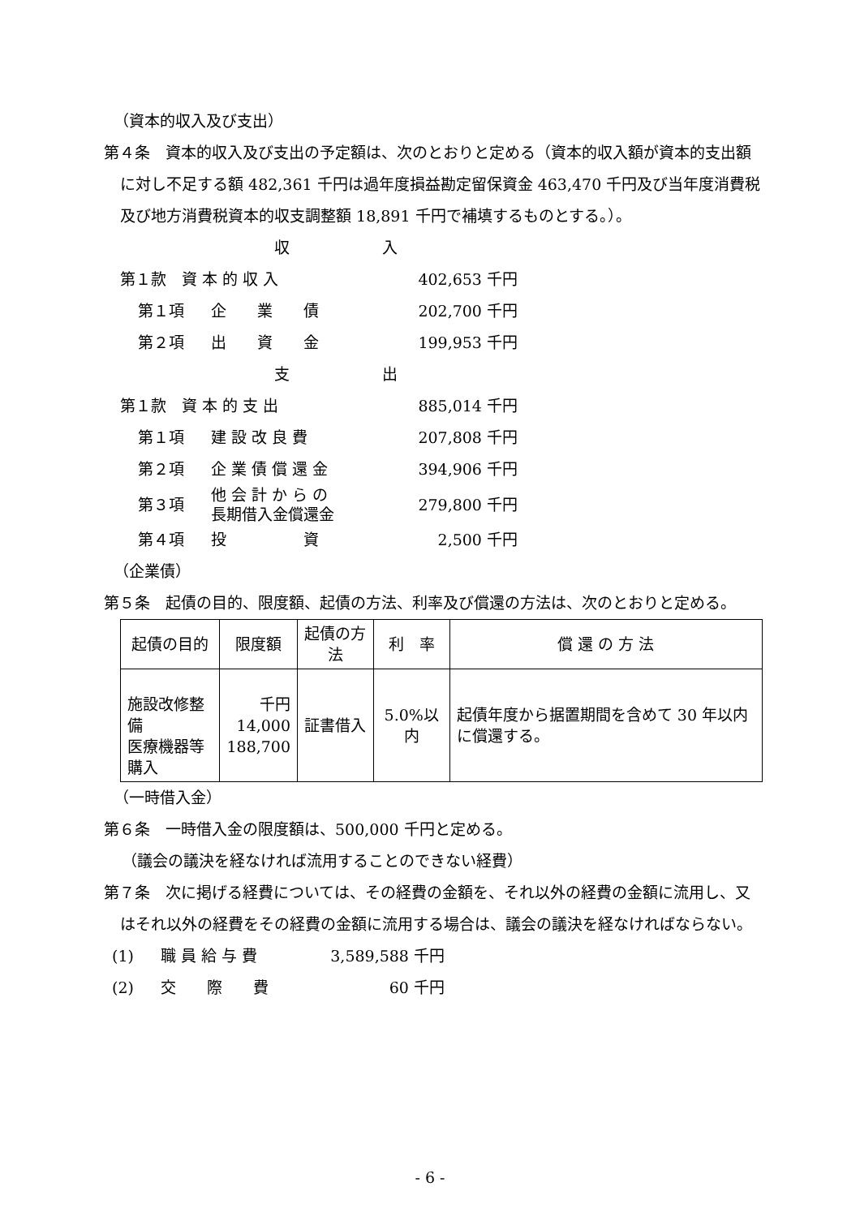（資本的収入及び支出）
第４条　資本的収入及び支出の予定額は、次のとおりと定める（資本的収入額が資本的支出額に対し不足する額 482,361 千円は過年度損益勘定留保資金 463,470 千円及び当年度消費税及び地方消費税資本的収支調整額 18,891 千円で補填するものとする。）。
| 収 入 | | |
| 第１款 資 本 的 収 入 | | 402,653 千円 |
| 第１項 | 企 業 債 | 202,700 千円 |
| 第２項 | 出 資 金 | 199,953 千円 |
| 支 出 | | |
| 第１款 資 本 的 支 出 | | 885,014 千円 |
| 第１項 | 建 設 改 良 費 | 207,808 千円 |
| 第２項 | 企 業 債 償 還 金 | 394,906 千円 |
| 第３項 | 他 会 計 か ら の 長期借入金償還金 | 279,800 千円 |
| 第４項 | 投 資 | 2,500 千円 |
（企業債）
第５条　起債の目的、限度額、起債の方法、利率及び償還の方法は、次のとおりと定める。
| 起債の目的 | 限度額 | 起債の方法 | 利 率 | 償 還 の 方 法 |
| --- | --- | --- | --- | --- |
| 施設改修整備 医療機器等購入 | 千円 14,000 188,700 | 証書借入 | 5.0%以内 | 起債年度から据置期間を含めて 30 年以内に償還する。 |
（一時借入金）
第６条　一時借入金の限度額は、500,000 千円と定める。
（議会の議決を経なければ流用することのできない経費）
第７条　次に掲げる経費については、その経費の金額を、それ以外の経費の金額に流用し、又はそれ以外の経費をその経費の金額に流用する場合は、議会の議決を経なければならない。
| (1) | 職 員 給 与 費 | 3,589,588 千円 |
| (2) | 交 際 費 | 60 千円 |
- 6 -